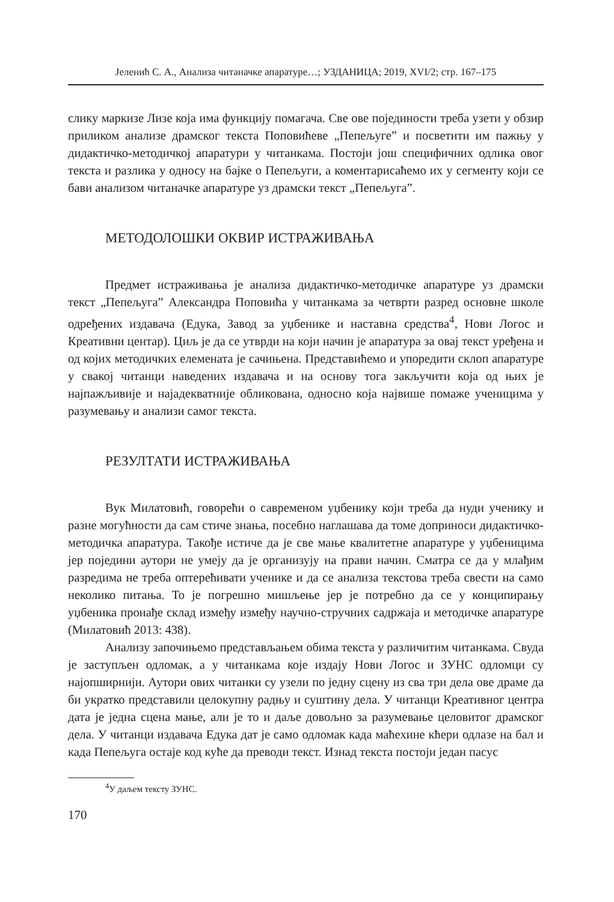Јеленић С. А., Анализа читаначке апаратуре…; УЗДАНИЦА; 2019, XVI/2; стр. 167–175
слику маркизе Лизе која има функцију помагача. Све ове појединости треба узети у обзир приликом анализе драмског текста Поповићеве „Пепељуге” и посветити им пажњу у дидактичко-методичкој апаратури у читанкама. Постоји још специфичних одлика овог текста и разлика у односу на бајке о Пепељуги, а коментарисаћемо их у сегменту који се бави анализом читаначке апаратуре уз драмски текст „Пепељуга”.
МЕТОДОЛОШКИ ОКВИР ИСТРАЖИВАЊА
Предмет истраживања је анализа дидактичко-методичке апаратуре уз драмски текст „Пепељуга” Александра Поповића у читанкама за четврти разред основне школе одређених издавача (Едука, Завод за уџбенике и наставна средства<sup>4</sup>, Нови Логос и Креативни центар). Циљ је да се утврди на који начин је апаратура за овај текст уређена и од којих методичких елемената је сачињена. Представићемо и упоредити склоп апаратуре у свакој читанци наведених издавача и на основу тога закључити која од њих је најпажљивије и најадекватније обликована, односно која највише помаже ученицима у разумевању и анализи самог текста.
РЕЗУЛТАТИ ИСТРАЖИВАЊА
Вук Милатовић, говорећи о савременом уџбенику који треба да нуди ученику и разне могућности да сам стиче знања, посебно наглашава да томе доприноси дидактичко-методичка апаратура. Такође истиче да је све мање квалитетне апаратуре у уџбеницима јер поједини аутори не умеју да је организују на прави начин. Сматра се да у млађим разредима не треба оптерећивати ученике и да се анализа текстова треба свести на само неколико питања. То је погрешно мишљење јер је потребно да се у конципирању уџбеника пронађе склад између између научно-стручних садржаја и методичке апаратуре (Милатовић 2013: 438).
Анализу започињемо представљањем обима текста у различитим читанкама. Свуда је заступљен одломак, а у читанкама које издају Нови Логос и ЗУНС одломци су најопширнији. Аутори ових читанки су узели по једну сцену из сва три дела ове драме да би укратко представили целокупну радњу и суштину дела. У читанци Креативног центра дата је једна сцена мање, али је то и даље довољно за разумевање целовитог драмског дела. У читанци издавача Едука дат је само одломак када маћехине кћери одлазе на бал и када Пепељуга остаје код куће да преводи текст. Изнад текста постоји један пасус
<sup>4</sup> У даљем тексту ЗУНС.
170